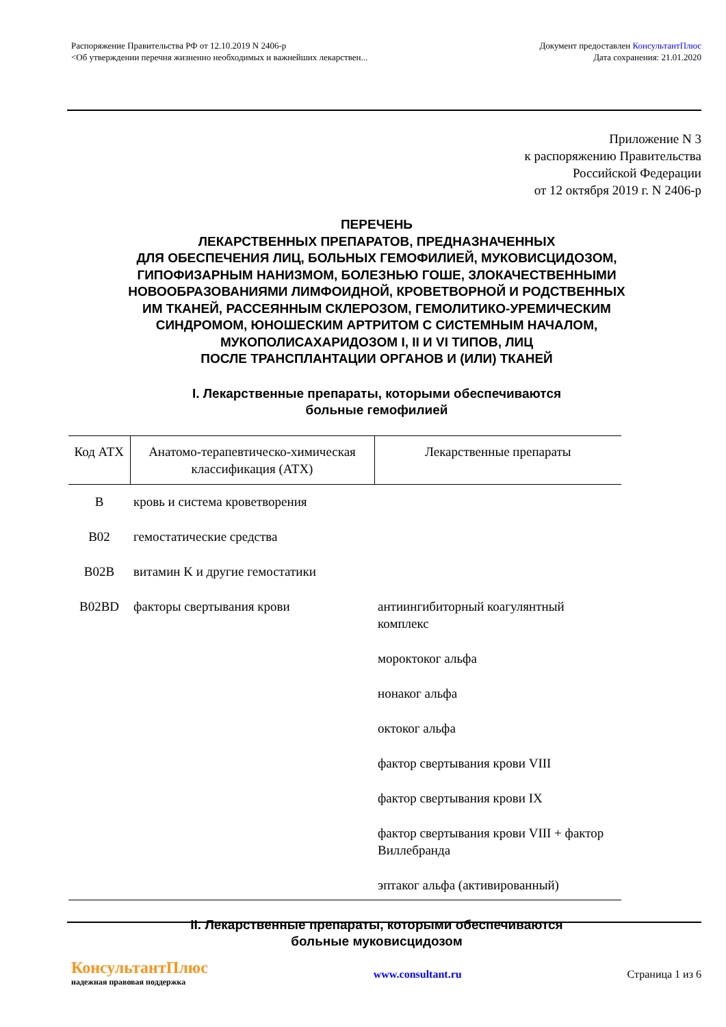Распоряжение Правительства РФ от 12.10.2019 N 2406-р
<Об утверждении перечня жизненно необходимых и важнейших лекарствен...
Документ предоставлен КонсультантПлюс
Дата сохранения: 21.01.2020
Приложение N 3
к распоряжению Правительства
Российской Федерации
от 12 октября 2019 г. N 2406-р
ПЕРЕЧЕНЬ
ЛЕКАРСТВЕННЫХ ПРЕПАРАТОВ, ПРЕДНАЗНАЧЕННЫХ
ДЛЯ ОБЕСПЕЧЕНИЯ ЛИЦ, БОЛЬНЫХ ГЕМОФИЛИЕЙ, МУКОВИСЦИДОЗОМ,
ГИПОФИЗАРНЫМ НАНИЗМОМ, БОЛЕЗНЬЮ ГОШЕ, ЗЛОКАЧЕСТВЕННЫМИ
НОВООБРАЗОВАНИЯМИ ЛИМФОИДНОЙ, КРОВЕТВОРНОЙ И РОДСТВЕННЫХ
ИМ ТКАНЕЙ, РАССЕЯННЫМ СКЛЕРОЗОМ, ГЕМОЛИТИКО-УРЕМИЧЕСКИМ
СИНДРОМОМ, ЮНОШЕСКИМ АРТРИТОМ С СИСТЕМНЫМ НАЧАЛОМ,
МУКОПОЛИСАХАРИДОЗОМ I, II И VI ТИПОВ, ЛИЦ
ПОСЛЕ ТРАНСПЛАНТАЦИИ ОРГАНОВ И (ИЛИ) ТКАНЕЙ
I. Лекарственные препараты, которыми обеспечиваются
больные гемофилией
| Код АТХ | Анатомо-терапевтическо-химическая классификация (АТХ) | Лекарственные препараты |
| --- | --- | --- |
| B | кровь и система кроветворения | |
| B02 | гемостатические средства | |
| B02B | витамин K и другие гемостатики | |
| B02BD | факторы свертывания крови | антиингибиторный коагулянтный комплекс |
| | | мороктоког альфа |
| | | нонаког альфа |
| | | октоког альфа |
| | | фактор свертывания крови VIII |
| | | фактор свертывания крови IX |
| | | фактор свертывания крови VIII + фактор Виллебранда |
| | | эптаког альфа (активированный) |
II. Лекарственные препараты, которыми обеспечиваются
больные муковисцидозом
КонсультантПлюс
надежная правовая поддержка
www.consultant.ru Страница 1 из 6